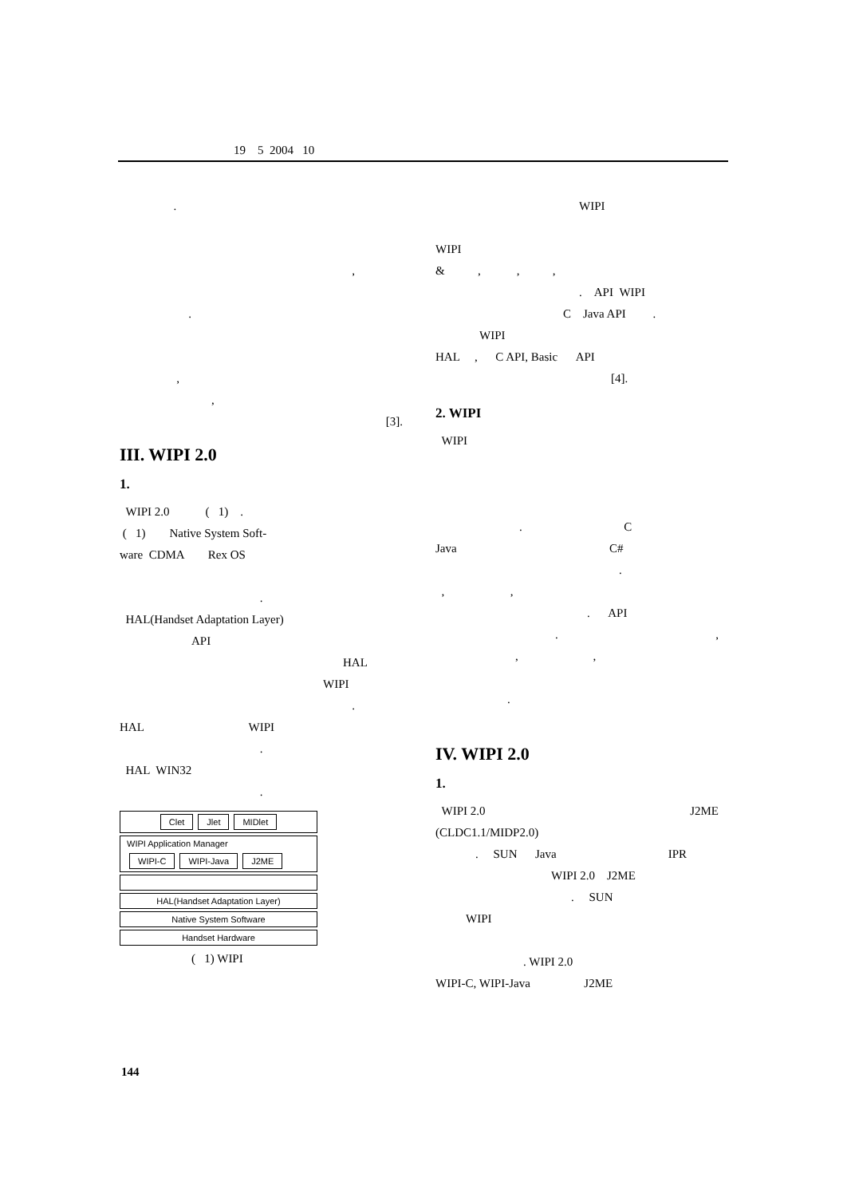19 5 2004 10
.
,
.
,
,
[3].
III. WIPI 2.0
1.
WIPI 2.0 ( 1) .
( 1) Native System Soft-
ware CDMA Rex OS
.
HAL(Handset Adaptation Layer)
API
HAL
WIPI
.
HAL WIPI
.
HAL WIN32
.
Clet Jlet MIDlet
WIPI Application Manager
WIPI-C WIPI-Java J2ME
HAL(Handset Adaptation Layer)
Native System Software
Handset Hardware
( 1) WIPI
WIPI
WIPI
& , , ,
. API WIPI
C Java API .
WIPI
HAL , C API, Basic API
[4].
2. WIPI
WIPI
. C
Java C#
.
, ,
. API
. ,
, ,
.
IV. WIPI 2.0
1.
WIPI 2.0 J2ME
(CLDC1.1/MIDP2.0)
. SUN Java IPR
WIPI 2.0 J2ME
. SUN
WIPI
. WIPI 2.0
WIPI-C, WIPI-Java J2ME
144